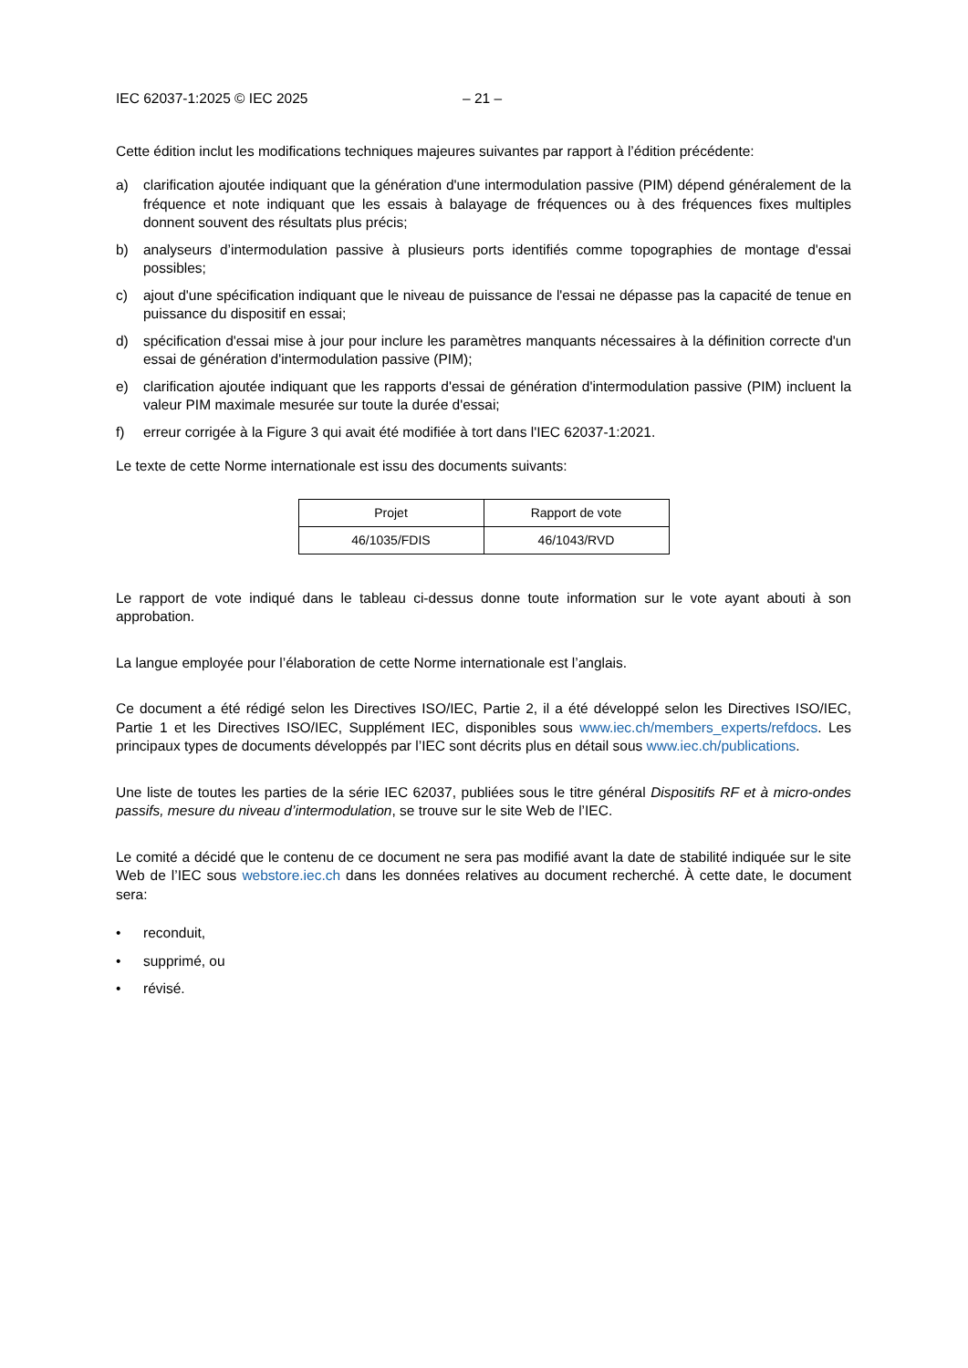IEC 62037-1:2025 © IEC 2025 – 21 –
Cette édition inclut les modifications techniques majeures suivantes par rapport à l’édition précédente:
a) clarification ajoutée indiquant que la génération d'une intermodulation passive (PIM) dépend généralement de la fréquence et note indiquant que les essais à balayage de fréquences ou à des fréquences fixes multiples donnent souvent des résultats plus précis;
b) analyseurs d’intermodulation passive à plusieurs ports identifiés comme topographies de montage d'essai possibles;
c) ajout d'une spécification indiquant que le niveau de puissance de l'essai ne dépasse pas la capacité de tenue en puissance du dispositif en essai;
d) spécification d'essai mise à jour pour inclure les paramètres manquants nécessaires à la définition correcte d'un essai de génération d'intermodulation passive (PIM);
e) clarification ajoutée indiquant que les rapports d'essai de génération d'intermodulation passive (PIM) incluent la valeur PIM maximale mesurée sur toute la durée d'essai;
f) erreur corrigée à la Figure 3 qui avait été modifiée à tort dans l'IEC 62037-1:2021.
Le texte de cette Norme internationale est issu des documents suivants:
| Projet | Rapport de vote |
| --- | --- |
| 46/1035/FDIS | 46/1043/RVD |
Le rapport de vote indiqué dans le tableau ci-dessus donne toute information sur le vote ayant abouti à son approbation.
La langue employée pour l’élaboration de cette Norme internationale est l’anglais.
Ce document a été rédigé selon les Directives ISO/IEC, Partie 2, il a été développé selon les Directives ISO/IEC, Partie 1 et les Directives ISO/IEC, Supplément IEC, disponibles sous www.iec.ch/members_experts/refdocs. Les principaux types de documents développés par l’IEC sont décrits plus en détail sous www.iec.ch/publications.
Une liste de toutes les parties de la série IEC 62037, publiées sous le titre général Dispositifs RF et à micro-ondes passifs, mesure du niveau d’intermodulation, se trouve sur le site Web de l’IEC.
Le comité a décidé que le contenu de ce document ne sera pas modifié avant la date de stabilité indiquée sur le site Web de l’IEC sous webstore.iec.ch dans les données relatives au document recherché. À cette date, le document sera:
• reconduit,
• supprimé, ou
• révisé.